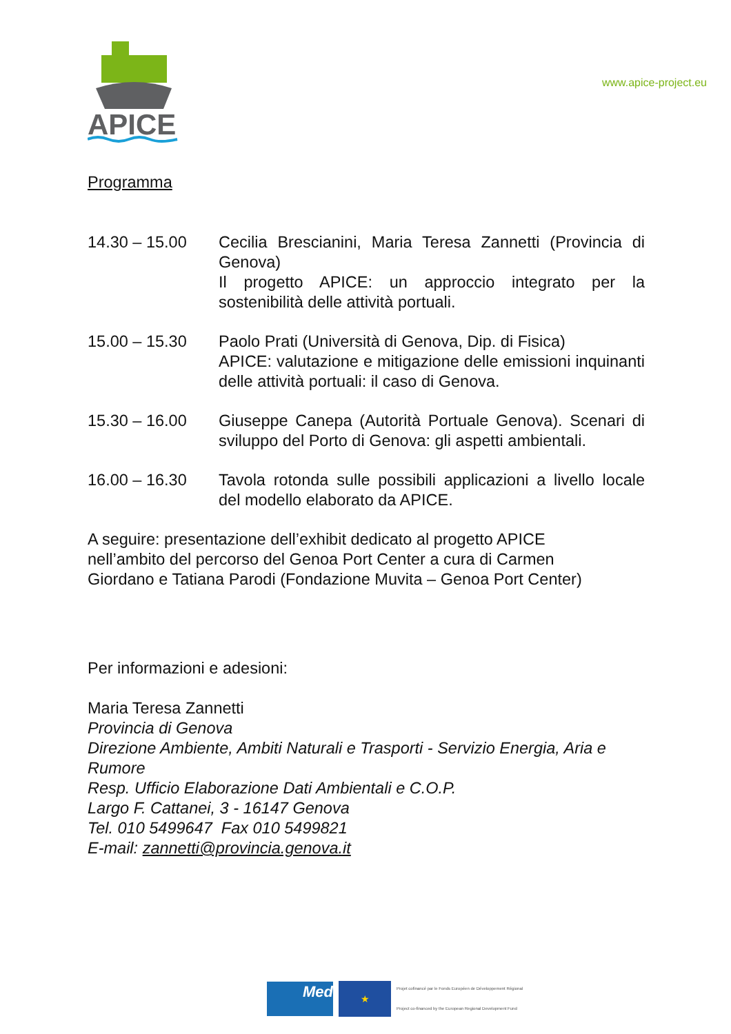APICE
www.apice-project.eu
Programma
14.30 – 15.00 Cecilia Brescianini, Maria Teresa Zannetti (Provincia di Genova)
Il progetto APICE: un approccio integrato per la sostenibilità delle attività portuali.
15.00 – 15.30 Paolo Prati (Università di Genova, Dip. di Fisica)
APICE: valutazione e mitigazione delle emissioni inquinanti delle attività portuali: il caso di Genova.
15.30 – 16.00 Giuseppe Canepa (Autorità Portuale Genova). Scenari di sviluppo del Porto di Genova: gli aspetti ambientali.
16.00 – 16.30 Tavola rotonda sulle possibili applicazioni a livello locale del modello elaborato da APICE.
A seguire: presentazione dell’exhibit dedicato al progetto APICE
nell’ambito del percorso del Genoa Port Center a cura di Carmen
Giordano e Tatiana Parodi (Fondazione Muvita – Genoa Port Center)
Per informazioni e adesioni:
Maria Teresa Zannetti
Provincia di Genova
Direzione Ambiente, Ambiti Naturali e Trasporti - Servizio Energia, Aria e Rumore
Resp. Ufficio Elaborazione Dati Ambientali e C.O.P.
Largo F. Cattanei, 3 - 16147 Genova
Tel. 010 5499647 Fax 010 5499821
E-mail: zannetti@provincia.genova.it
Med
★
Projet cofinancé par le Fonds Européen de Développement Régional
Project co-financed by the European Regional Development Fund